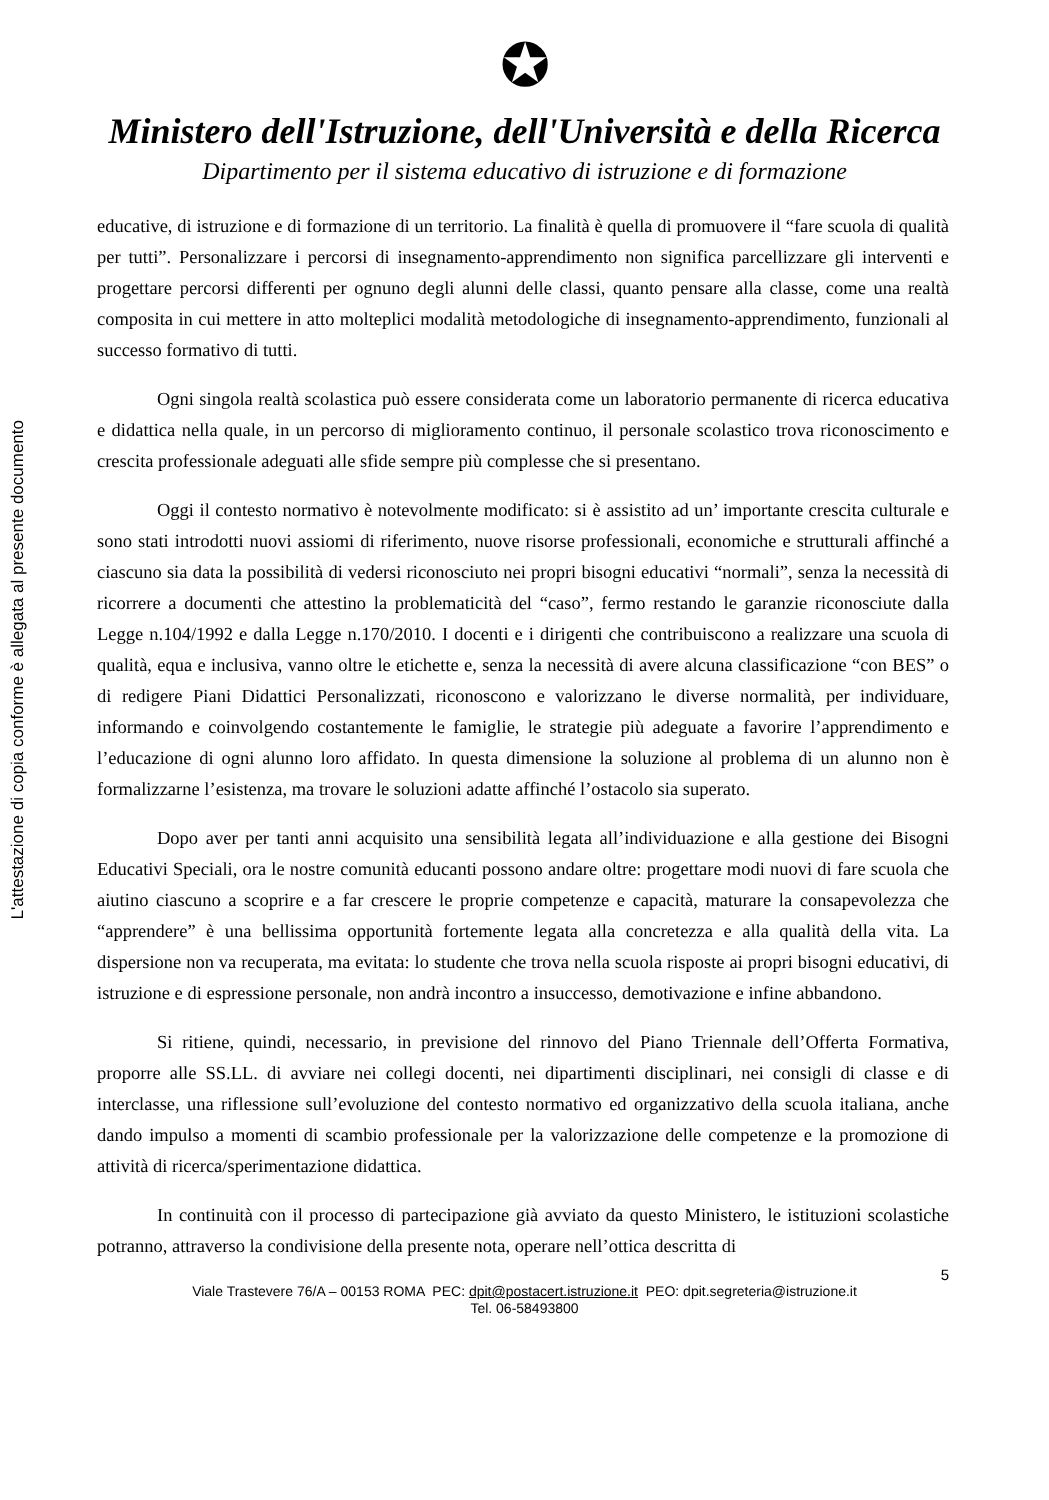L'attestazione di copia conforme è allegata al presente documento
✪
Ministero dell'Istruzione, dell'Università e della Ricerca
Dipartimento per il sistema educativo di istruzione e di formazione
educative, di istruzione e di formazione di un territorio. La finalità è quella di promuovere il “fare scuola di qualità per tutti”. Personalizzare i percorsi di insegnamento-apprendimento non significa parcellizzare gli interventi e progettare percorsi differenti per ognuno degli alunni delle classi, quanto pensare alla classe, come una realtà composita in cui mettere in atto molteplici modalità metodologiche di insegnamento-apprendimento, funzionali al successo formativo di tutti.
Ogni singola realtà scolastica può essere considerata come un laboratorio permanente di ricerca educativa e didattica nella quale, in un percorso di miglioramento continuo, il personale scolastico trova riconoscimento e crescita professionale adeguati alle sfide sempre più complesse che si presentano.
Oggi il contesto normativo è notevolmente modificato: si è assistito ad un’ importante crescita culturale e sono stati introdotti nuovi assiomi di riferimento, nuove risorse professionali, economiche e strutturali affinché a ciascuno sia data la possibilità di vedersi riconosciuto nei propri bisogni educativi “normali”, senza la necessità di ricorrere a documenti che attestino la problematicità del “caso”, fermo restando le garanzie riconosciute dalla Legge n.104/1992 e dalla Legge n.170/2010. I docenti e i dirigenti che contribuiscono a realizzare una scuola di qualità, equa e inclusiva, vanno oltre le etichette e, senza la necessità di avere alcuna classificazione “con BES” o di redigere Piani Didattici Personalizzati, riconoscono e valorizzano le diverse normalità, per individuare, informando e coinvolgendo costantemente le famiglie, le strategie più adeguate a favorire l’apprendimento e l’educazione di ogni alunno loro affidato. In questa dimensione la soluzione al problema di un alunno non è formalizzarne l’esistenza, ma trovare le soluzioni adatte affinché l’ostacolo sia superato.
Dopo aver per tanti anni acquisito una sensibilità legata all’individuazione e alla gestione dei Bisogni Educativi Speciali, ora le nostre comunità educanti possono andare oltre: progettare modi nuovi di fare scuola che aiutino ciascuno a scoprire e a far crescere le proprie competenze e capacità, maturare la consapevolezza che “apprendere” è una bellissima opportunità fortemente legata alla concretezza e alla qualità della vita. La dispersione non va recuperata, ma evitata: lo studente che trova nella scuola risposte ai propri bisogni educativi, di istruzione e di espressione personale, non andrà incontro a insuccesso, demotivazione e infine abbandono.
Si ritiene, quindi, necessario, in previsione del rinnovo del Piano Triennale dell’Offerta Formativa, proporre alle SS.LL. di avviare nei collegi docenti, nei dipartimenti disciplinari, nei consigli di classe e di interclasse, una riflessione sull’evoluzione del contesto normativo ed organizzativo della scuola italiana, anche dando impulso a momenti di scambio professionale per la valorizzazione delle competenze e la promozione di attività di ricerca/sperimentazione didattica.
In continuità con il processo di partecipazione già avviato da questo Ministero, le istituzioni scolastiche potranno, attraverso la condivisione della presente nota, operare nell’ottica descritta di
5
Viale Trastevere 76/A – 00153 ROMA PEC: dpit@postacert.istruzione.it PEO: dpit.segreteria@istruzione.it
Tel. 06-58493800